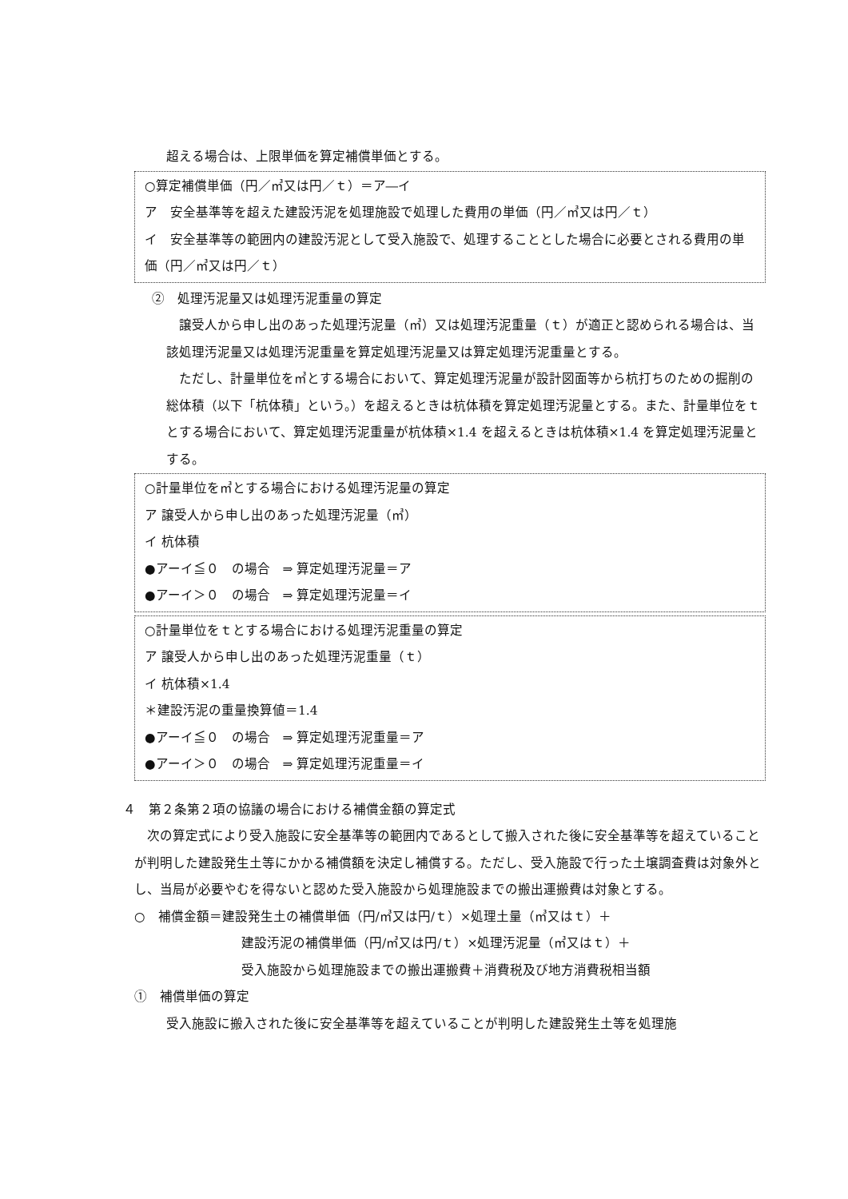超える場合は、上限単価を算定補償単価とする。
○算定補償単価（円／㎥又は円／ｔ）＝ア―イ
ア　安全基準等を超えた建設汚泥を処理施設で処理した費用の単価（円／㎥又は円／ｔ）
イ　安全基準等の範囲内の建設汚泥として受入施設で、処理することとした場合に必要とされる費用の単価（円／㎥又は円／ｔ）
②　処理汚泥量又は処理汚泥重量の算定
譲受人から申し出のあった処理汚泥量（㎥）又は処理汚泥重量（ｔ）が適正と認められる場合は、当該処理汚泥量又は処理汚泥重量を算定処理汚泥量又は算定処理汚泥重量とする。
ただし、計量単位を㎥とする場合において、算定処理汚泥量が設計図面等から杭打ちのための掘削の総体積（以下「杭体積」という。）を超えるときは杭体積を算定処理汚泥量とする。また、計量単位をｔとする場合において、算定処理汚泥重量が杭体積×1.4 を超えるときは杭体積×1.4 を算定処理汚泥量とする。
○計量単位を㎥とする場合における処理汚泥量の算定
ア 譲受人から申し出のあった処理汚泥量（㎥）
イ 杭体積
●アーイ≦０　の場合　⇒ 算定処理汚泥量＝ア
●アーイ＞０　の場合　⇒ 算定処理汚泥量＝イ
○計量単位をｔとする場合における処理汚泥重量の算定
ア 譲受人から申し出のあった処理汚泥重量（ｔ）
イ 杭体積×1.4
＊建設汚泥の重量換算値＝1.4
●アーイ≦０　の場合　⇒ 算定処理汚泥重量＝ア
●アーイ＞０　の場合　⇒ 算定処理汚泥重量＝イ
４　第２条第２項の協議の場合における補償金額の算定式
次の算定式により受入施設に安全基準等の範囲内であるとして搬入された後に安全基準等を超えていることが判明した建設発生土等にかかる補償額を決定し補償する。ただし、受入施設で行った土壌調査費は対象外とし、当局が必要やむを得ないと認めた受入施設から処理施設までの搬出運搬費は対象とする。
○　補償金額＝建設発生土の補償単価（円/㎥又は円/ｔ）×処理土量（㎥又はｔ）＋
建設汚泥の補償単価（円/㎥又は円/ｔ）×処理汚泥量（㎥又はｔ）＋
受入施設から処理施設までの搬出運搬費＋消費税及び地方消費税相当額
①　補償単価の算定
受入施設に搬入された後に安全基準等を超えていることが判明した建設発生土等を処理施